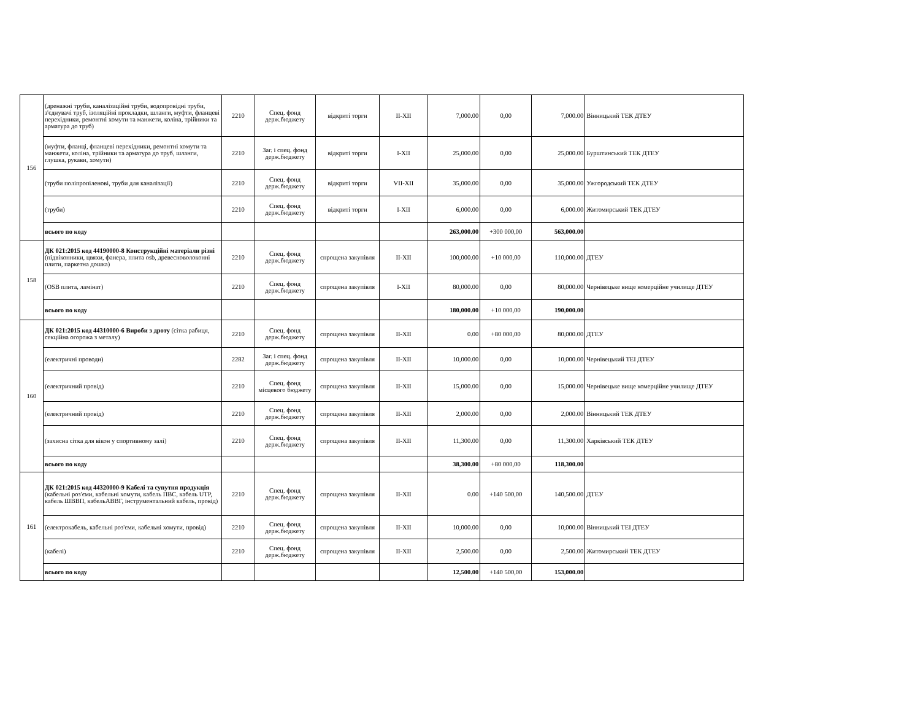| 156 | (дренажні труби, каналізаційні труби, водопровідні труби, з'єднувачі труб, ізоляційні прокладки, шланги, муфти, фланцеві перехідники, ремонтні хомути та манжети, коліна, трійники та арматура до труб) | 2210 | Спец. фонд держ.бюджету | відкриті торги | II-XII | 7,000.00 | 0,00 | 7,000.00 | Вінницький ТЕК ДТЕУ |
| | (муфти, фланці, фланцеві перехідники, ремонтні хомути та манжети, коліна, трійники та арматура до труб, шланги, глушка, рукави, хомути) | 2210 | Заг. і спец. фонд держ.бюджету | відкриті торги | I-XII | 25,000.00 | 0,00 | 25,000.00 | Бурштинський ТЕК ДТЕУ |
| | (труби поліпропіленові, труби для каналізації) | 2210 | Спец. фонд держ.бюджету | відкриті торги | VII-XII | 35,000.00 | 0,00 | 35,000.00 | Ужгородський ТЕК ДТЕУ |
| | (труби) | 2210 | Спец. фонд держ.бюджету | відкриті торги | I-XII | 6,000.00 | 0,00 | 6,000.00 | Житомирський ТЕК ДТЕУ |
| | всього по коду | | | | | 263,000.00 | +300 000,00 | 563,000.00 | |
| 158 | ДК 021:2015 код 44190000-8 Конструкційні матеріали різні (підвіконники, цвяхи, фанера, плита osb, древесноволоконні плити, паркетна дошка) | 2210 | Спец. фонд держ.бюджету | спрощена закупівля | II-XII | 100,000.00 | +10 000,00 | 110,000.00 | ДТЕУ |
| | (OSB плита, ламінат) | 2210 | Спец. фонд держ.бюджету | спрощена закупівля | I-XII | 80,000.00 | 0,00 | 80,000.00 | Чернівецьке вище комерційне училище ДТЕУ |
| | всього по коду | | | | | 180,000.00 | +10 000,00 | 190,000.00 | |
| 160 | ДК 021:2015 код 44310000-6 Вироби з дроту (сітка рабиця, секційна огорожа з металу) | 2210 | Спец. фонд держ.бюджету | спрощена закупівля | II-XII | 0.00 | +80 000,00 | 80,000.00 | ДТЕУ |
| | (електричні проводи) | 2282 | Заг. і спец. фонд держ.бюджету | спрощена закупівля | II-XII | 10,000.00 | 0,00 | 10,000.00 | Чернівецький ТЕІ ДТЕУ |
| | (електричний провід) | 2210 | Спец. фонд місцевого бюджету | спрощена закупівля | II-XII | 15,000.00 | 0,00 | 15,000.00 | Чернівецьке вище комерційне училище ДТЕУ |
| | (електричний провід) | 2210 | Спец. фонд держ.бюджету | спрощена закупівля | II-XII | 2,000.00 | 0,00 | 2,000.00 | Вінницький ТЕК ДТЕУ |
| | (захисна сітка для вікон у спортивному залі) | 2210 | Спец. фонд держ.бюджету | спрощена закупівля | II-XII | 11,300.00 | 0,00 | 11,300.00 | Харківський ТЕК ДТЕУ |
| | всього по коду | | | | | 38,300.00 | +80 000,00 | 118,300.00 | |
| 161 | ДК 021:2015 код 44320000-9 Кабелі та супутня продукція (кабельні роз'єми, кабельні хомути, кабель ПВС, кабель UTP, кабель ШВВП, кабельАВВГ, інструментальний кабель, провід) | 2210 | Спец. фонд держ.бюджету | спрощена закупівля | II-XII | 0.00 | +140 500,00 | 140,500.00 | ДТЕУ |
| | (електрокабель, кабельні роз'єми, кабельні хомути, провід) | 2210 | Спец. фонд держ.бюджету | спрощена закупівля | II-XII | 10,000.00 | 0,00 | 10,000.00 | Вінницький ТЕІ ДТЕУ |
| | (кабелі) | 2210 | Спец. фонд держ.бюджету | спрощена закупівля | II-XII | 2,500.00 | 0,00 | 2,500.00 | Житомирський ТЕК ДТЕУ |
| | всього по коду | | | | | 12,500.00 | +140 500,00 | 153,000.00 | |